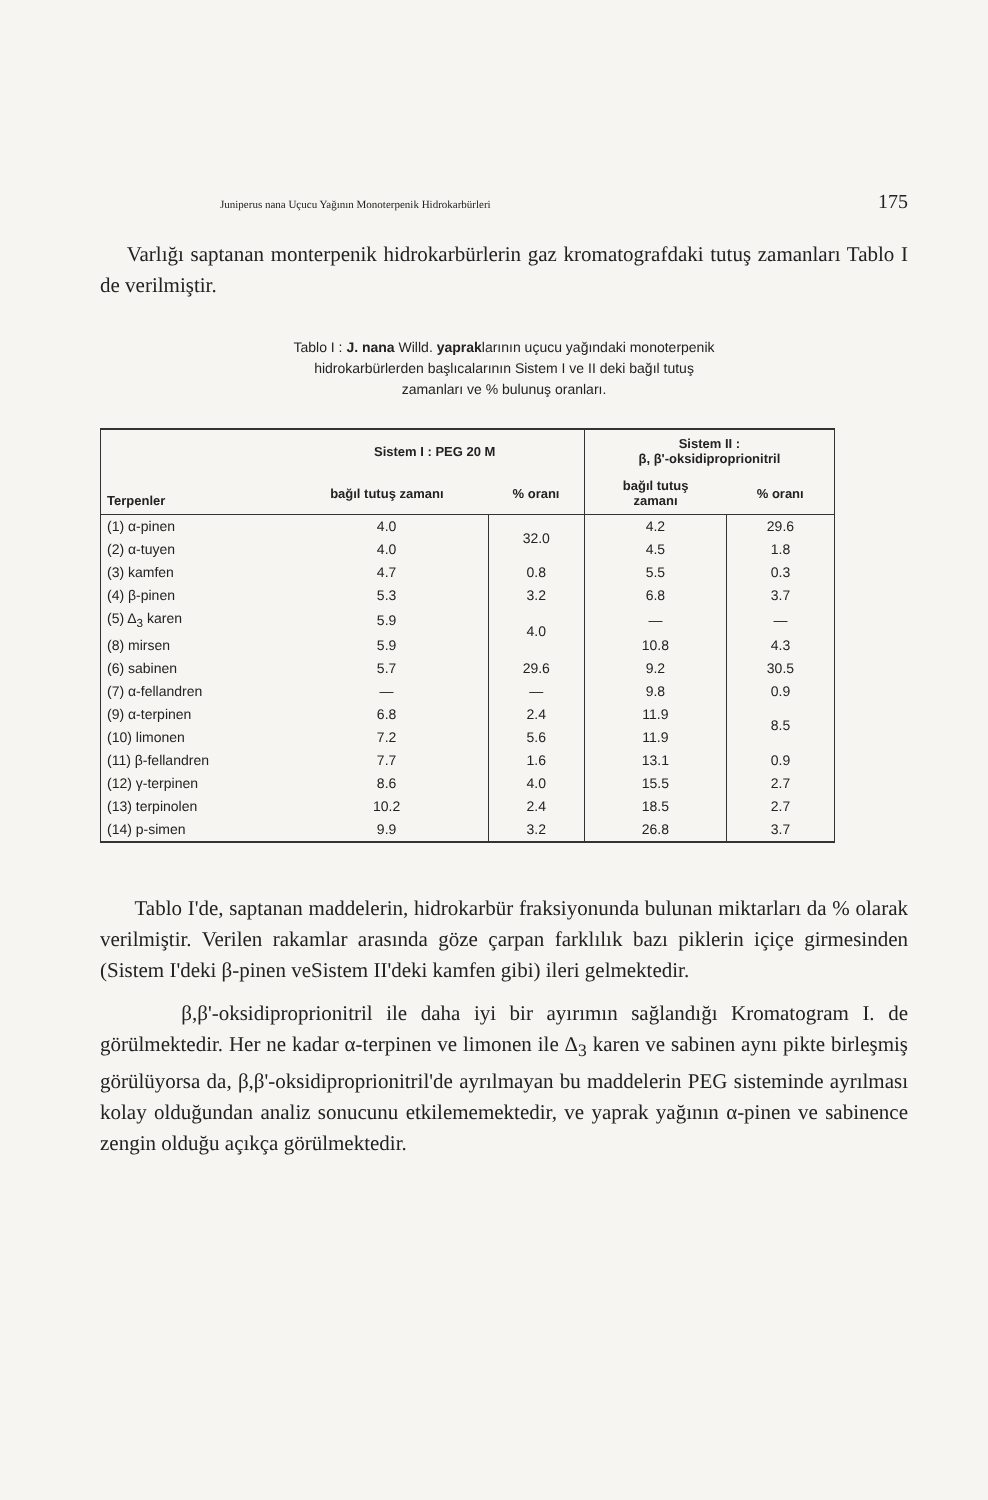Juniperus nana Uçucu Yağının Monoterpenik Hidrokarbürleri 175
Varlığı saptanan monterpenik hidrokarbürlerin gaz kromatografdaki tutuş zamanları Tablo I de verilmiştir.
Tablo I : J. nana Willd. yapraklarının uçucu yağındaki monoterpenik
hidrokarbürlerden başlıcalarının Sistem I ve II deki bağıl tutuş
zamanları ve % bulunuş oranları.
| Terpenler | Sistem I : PEG 20 M | | Sistem II : β, β'-oksidiproprionitril | |
| --- | --- | --- | --- | --- |
| | bağıl tutuş zamanı | % oranı | bağıl tutuş zamanı | % oranı |
| (1) α-pinen | 4.0 | 32.0 | 4.2 | 29.6 |
| (2) α-tuyen | 4.0 | | 4.5 | 1.8 |
| (3) kamfen | 4.7 | 0.8 | 5.5 | 0.3 |
| (4) β-pinen | 5.3 | 3.2 | 6.8 | 3.7 |
| (5) Δ<sub>3</sub> karen | 5.9 | 4.0 | — | — |
| (8) mirsen | 5.9 | | 10.8 | 4.3 |
| (6) sabinen | 5.7 | 29.6 | 9.2 | 30.5 |
| (7) α-fellandren | — | — | 9.8 | 0.9 |
| (9) α-terpinen | 6.8 | 2.4 | 11.9 | 8.5 |
| (10) limonen | 7.2 | 5.6 | 11.9 | |
| (11) β-fellandren | 7.7 | 1.6 | 13.1 | 0.9 |
| (12) γ-terpinen | 8.6 | 4.0 | 15.5 | 2.7 |
| (13) terpinolen | 10.2 | 2.4 | 18.5 | 2.7 |
| (14) p-simen | 9.9 | 3.2 | 26.8 | 3.7 |
Tablo I'de, saptanan maddelerin, hidrokarbür fraksiyonunda bulunan miktarları da % olarak verilmiştir. Verilen rakamlar arasında göze çarpan farklılık bazı piklerin içiçe girmesinden (Sistem I'deki β-pinen veSistem II'deki kamfen gibi) ileri gelmektedir.
β,β'-oksidiproprionitril ile daha iyi bir ayırımın sağlandığı Kromatogram I. de görülmektedir. Her ne kadar α-terpinen ve limonen ile Δ<sub>3</sub> karen ve sabinen aynı pikte birleşmiş görülüyorsa da, β,β'-oksidiproprionitril'de ayrılmayan bu maddelerin PEG sisteminde ayrılması kolay olduğundan analiz sonucunu etkilememektedir, ve yaprak yağının α-pinen ve sabinence zengin olduğu açıkça görülmektedir.